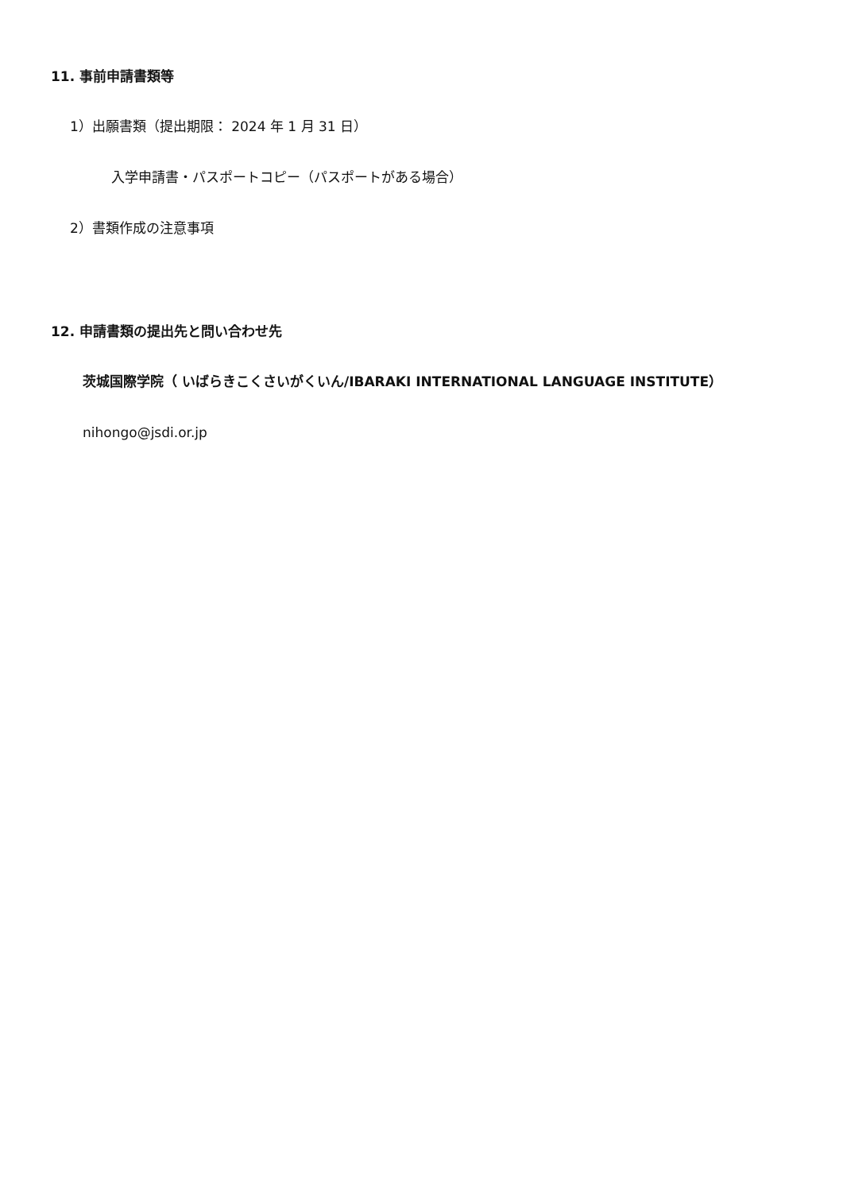11. 事前申請書類等
1）出願書類（提出期限： 2024 年 1 月 31 日）
入学申請書・パスポートコピー（パスポートがある場合）
2）書類作成の注意事項
12. 申請書類の提出先と問い合わせ先
茨城国際学院（ いばらきこくさいがくいん/IBARAKI INTERNATIONAL LANGUAGE INSTITUTE）
nihongo@jsdi.or.jp